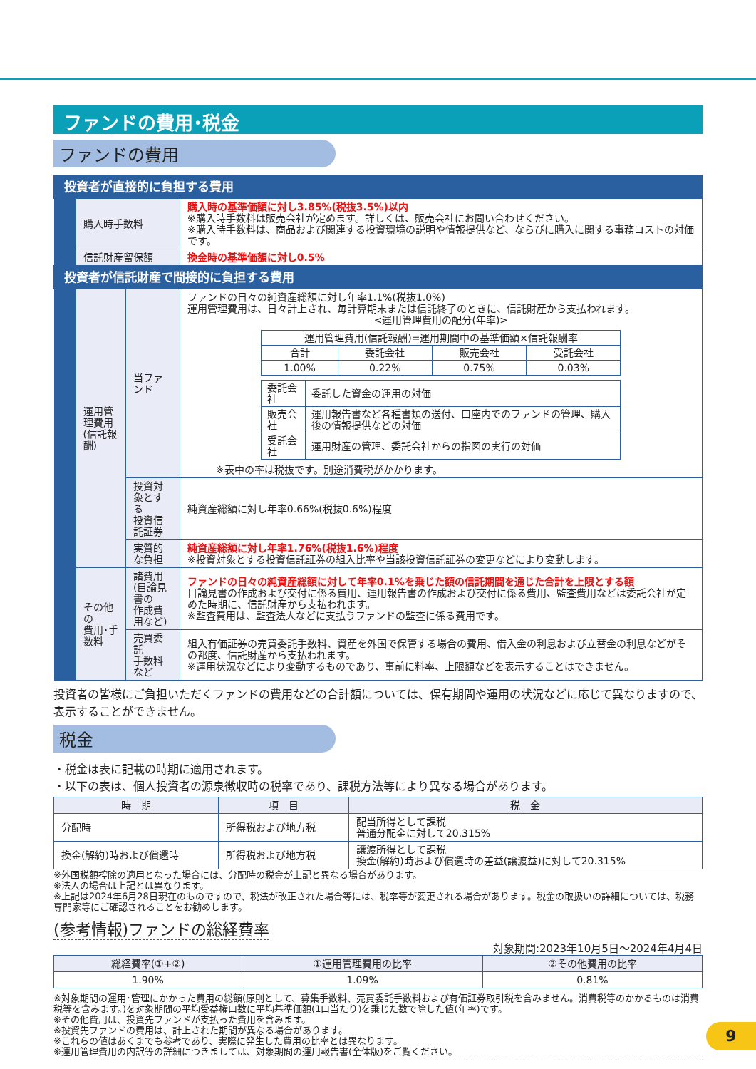ファンドの費用･税金
ファンドの費用
| 投資者が直接的に負担する費用 | | | |
| | 購入時手数料 | | 購入時の基準価額に対し3.85%(税抜3.5%)以内 ※購入時手数料は販売会社が定めます。詳しくは、販売会社にお問い合わせください。 ※購入時手数料は、商品および関連する投資環境の説明や情報提供など、ならびに購入に関する事務コストの対価です。 |
| | 信託財産留保額 | | 換金時の基準価額に対し0.5% |
| 投資者が信託財産で間接的に負担する費用 | | | |
| | 運用管理費用 (信託報酬) | 当ファンド | ファンドの日々の純資産総額に対し年率1.1%(税抜1.0%) 運用管理費用は、日々計上され、毎計算期末または信託終了のときに、信託財産から支払われます。 <運用管理費用の配分(年率)> / 運用管理費用(信託報酬)=運用期間中の基準価額×信託報酬率 / / / / / 合計 / 委託会社 / 販売会社 / 受託会社 / / 1.00% / 0.22% / 0.75% / 0.03% / / 委託会社 / 委託した資金の運用の対価 / / 販売会社 / 運用報告書など各種書類の送付、口座内でのファンドの管理、購入後の情報提供などの対価 / / 受託会社 / 運用財産の管理、委託会社からの指図の実行の対価 / ※表中の率は税抜です。別途消費税がかかります。 |
| | | 投資対象とする 投資信託証券 | 純資産総額に対し年率0.66%(税抜0.6%)程度 |
| | | 実質的な負担 | 純資産総額に対し年率1.76%(税抜1.6%)程度 ※投資対象とする投資信託証券の組入比率や当該投資信託証券の変更などにより変動します。 |
| | その他の 費用･手数料 | 諸費用 (目論見書の 作成費用など) | ファンドの日々の純資産総額に対して年率0.1%を乗じた額の信託期間を通じた合計を上限とする額 目論見書の作成および交付に係る費用、運用報告書の作成および交付に係る費用、監査費用などは委託会社が定めた時期に、信託財産から支払われます。 ※監査費用は、監査法人などに支払うファンドの監査に係る費用です。 |
| | | 売買委託 手数料など | 組入有価証券の売買委託手数料、資産を外国で保管する場合の費用、借入金の利息および立替金の利息などがその都度、信託財産から支払われます。 ※運用状況などにより変動するものであり、事前に料率、上限額などを表示することはできません。 |
投資者の皆様にご負担いただくファンドの費用などの合計額については、保有期間や運用の状況などに応じて異なりますので、表示することができません。
税金
・税金は表に記載の時期に適用されます。
・以下の表は、個人投資者の源泉徴収時の税率であり、課税方法等により異なる場合があります。
| 時 期 | 項 目 | 税 金 |
| --- | --- | --- |
| 分配時 | 所得税および地方税 | 配当所得として課税 普通分配金に対して20.315% |
| 換金(解約)時および償還時 | 所得税および地方税 | 譲渡所得として課税 換金(解約)時および償還時の差益(譲渡益)に対して20.315% |
※外国税額控除の適用となった場合には、分配時の税金が上記と異なる場合があります。
※法人の場合は上記とは異なります。
※上記は2024年6月28日現在のものですので、税法が改正された場合等には、税率等が変更される場合があります。税金の取扱いの詳細については、税務専門家等にご確認されることをお勧めします。
(参考情報)ファンドの総経費率
対象期間:2023年10月5日～2024年4月4日
| 総経費率(①+②) | ①運用管理費用の比率 | ②その他費用の比率 |
| --- | --- | --- |
| 1.90% | 1.09% | 0.81% |
※対象期間の運用･管理にかかった費用の総額(原則として、募集手数料、売買委託手数料および有価証券取引税を含みません。消費税等のかかるものは消費税等を含みます。)を対象期間の平均受益権口数に平均基準価額(1口当たり)を乗じた数で除した値(年率)です。
※その他費用は、投資先ファンドが支払った費用を含みます。
※投資先ファンドの費用は、計上された期間が異なる場合があります。
※これらの値はあくまでも参考であり、実際に発生した費用の比率とは異なります。
※運用管理費用の内訳等の詳細につきましては、対象期間の運用報告書(全体版)をご覧ください。
9